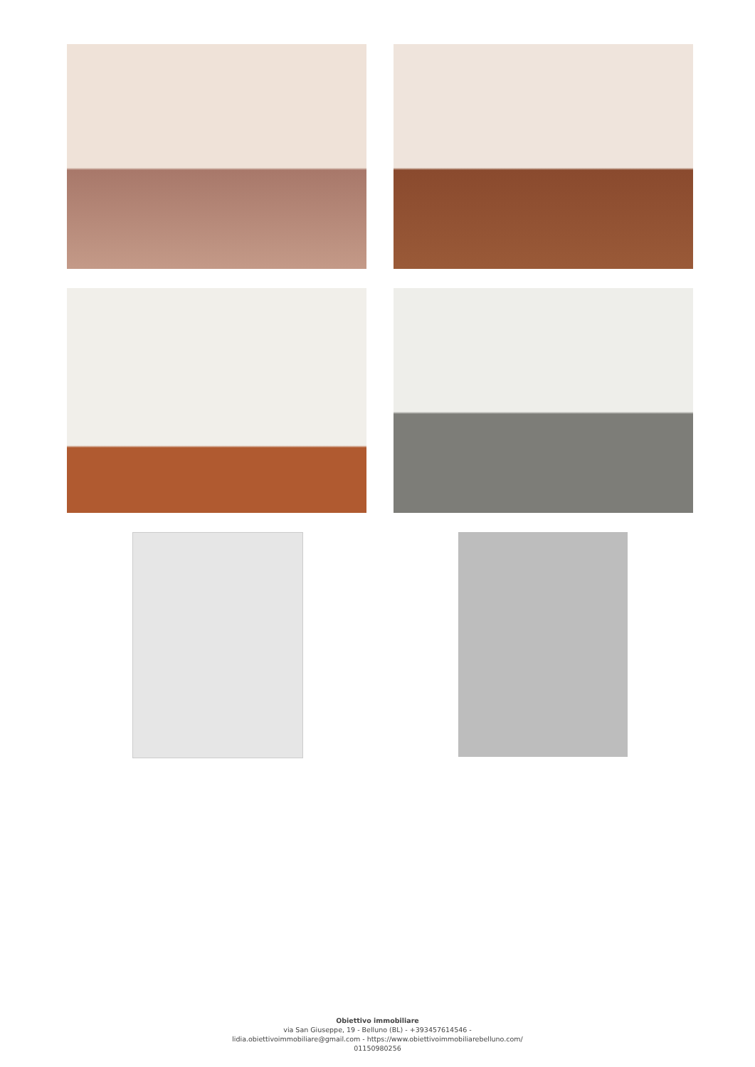Obiettivo immobiliare
via San Giuseppe, 19 - Belluno (BL) - +393457614546 -
lidia.obiettivoimmobiliare@gmail.com - https://www.obiettivoimmobiliarebelluno.com/
01150980256